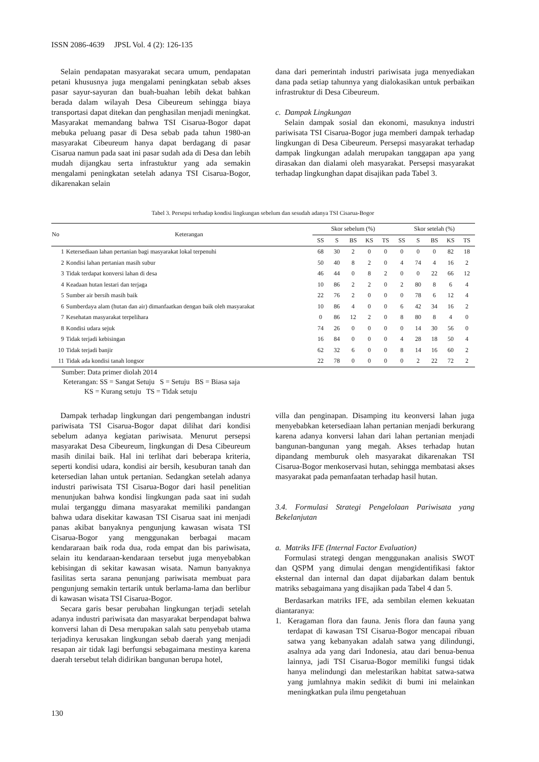ISSN 2086-4639 JPSL Vol. 4 (2): 126-135
Selain pendapatan masyarakat secara umum, pendapatan petani khususnya juga mengalami peningkatan sebab akses pasar sayur-sayuran dan buah-buahan lebih dekat bahkan berada dalam wilayah Desa Cibeureum sehingga biaya transportasi dapat ditekan dan penghasilan menjadi meningkat. Masyarakat memandang bahwa TSI Cisarua-Bogor dapat mebuka peluang pasar di Desa sebab pada tahun 1980-an masyarakat Cibeureum hanya dapat berdagang di pasar Cisarua namun pada saat ini pasar sudah ada di Desa dan lebih mudah dijangkau serta infrastuktur yang ada semakin mengalami peningkatan setelah adanya TSI Cisarua-Bogor, dikarenakan selain
dana dari pemerintah industri pariwisata juga menyediakan dana pada setiap tahunnya yang dialokasikan untuk perbaikan infrastruktur di Desa Cibeureum.
c. Dampak Lingkungan
Selain dampak sosial dan ekonomi, masuknya industri pariwisata TSI Cisarua-Bogor juga memberi dampak terhadap lingkungan di Desa Cibeureum. Persepsi masyarakat terhadap dampak lingkungan adalah merupakan tanggapan apa yang dirasakan dan dialami oleh masyarakat. Persepsi masyarakat terhadap lingkunghan dapat disajikan pada Tabel 3.
Tabel 3. Persepsi terhadap kondisi lingkungan sebelum dan sesudah adanya TSI Cisarua-Bogor
| No | Keterangan | Skor sebelum (%) | | | | | Skor setelah (%) | | | | |
| --- | --- | --- | --- | --- | --- | --- | --- | --- | --- | --- | --- |
| | | SS | S | BS | KS | TS | SS | S | BS | KS | TS |
| 1 | Ketersediaan lahan pertanian bagi masyarakat lokal terpenuhi | 68 | 30 | 2 | 0 | 0 | 0 | 0 | 0 | 82 | 18 |
| 2 | Kondisi lahan pertanian masih subur | 50 | 40 | 8 | 2 | 0 | 4 | 74 | 4 | 16 | 2 |
| 3 | Tidak terdapat konversi lahan di desa | 46 | 44 | 0 | 8 | 2 | 0 | 0 | 22 | 66 | 12 |
| 4 | Keadaan hutan lestari dan terjaga | 10 | 86 | 2 | 2 | 0 | 2 | 80 | 8 | 6 | 4 |
| 5 | Sumber air bersih masih baik | 22 | 76 | 2 | 0 | 0 | 0 | 78 | 6 | 12 | 4 |
| 6 | Sumberdaya alam (hutan dan air) dimanfaatkan dengan baik oleh masyarakat | 10 | 86 | 4 | 0 | 0 | 6 | 42 | 34 | 16 | 2 |
| 7 | Kesehatan masyarakat terpelihara | 0 | 86 | 12 | 2 | 0 | 8 | 80 | 8 | 4 | 0 |
| 8 | Kondisi udara sejuk | 74 | 26 | 0 | 0 | 0 | 0 | 14 | 30 | 56 | 0 |
| 9 | Tidak terjadi kebisingan | 16 | 84 | 0 | 0 | 0 | 4 | 28 | 18 | 50 | 4 |
| 10 | Tidak terjadi banjir | 62 | 32 | 6 | 0 | 0 | 8 | 14 | 16 | 60 | 2 |
| 11 | Tidak ada kondisi tanah longsor | 22 | 78 | 0 | 0 | 0 | 0 | 2 | 22 | 72 | 2 |
Sumber: Data primer diolah 2014
Keterangan: SS = Sangat Setuju S = Setuju BS = Biasa saja
KS = Kurang setuju TS = Tidak setuju
Dampak terhadap lingkungan dari pengembangan industri pariwisata TSI Cisarua-Bogor dapat dilihat dari kondisi sebelum adanya kegiatan pariwisata. Menurut persepsi masyarakat Desa Cibeureum, lingkungan di Desa Cibeureum masih dinilai baik. Hal ini terlihat dari beberapa kriteria, seperti kondisi udara, kondisi air bersih, kesuburan tanah dan ketersedian lahan untuk pertanian. Sedangkan setelah adanya industri pariwisata TSI Cisarua-Bogor dari hasil penelitian menunjukan bahwa kondisi lingkungan pada saat ini sudah mulai terganggu dimana masyarakat memiliki pandangan bahwa udara disekitar kawasan TSI Cisarua saat ini menjadi panas akibat banyaknya pengunjung kawasan wisata TSI Cisarua-Bogor yang menggunakan berbagai macam kendararaan baik roda dua, roda empat dan bis pariwisata, selain itu kendaraan-kendaraan tersebut juga menyebabkan kebisingan di sekitar kawasan wisata. Namun banyaknya fasilitas serta sarana penunjang pariwisata membuat para pengunjung semakin tertarik untuk berlama-lama dan berlibur di kawasan wisata TSI Cisarua-Bogor.
Secara garis besar perubahan lingkungan terjadi setelah adanya industri pariwisata dan masyarakat berpendapat bahwa konversi lahan di Desa merupakan salah satu penyebab utama terjadinya kerusakan lingkungan sebab daerah yang menjadi resapan air tidak lagi berfungsi sebagaimana mestinya karena daerah tersebut telah didirikan bangunan berupa hotel,
villa dan penginapan. Disamping itu keonversi lahan juga menyebabkan ketersediaan lahan pertanian menjadi berkurang karena adanya konversi lahan dari lahan pertanian menjadi bangunan-bangunan yang megah. Akses terhadap hutan dipandang memburuk oleh masyarakat dikarenakan TSI Cisarua-Bogor menkoservasi hutan, sehingga membatasi akses masyarakat pada pemanfaatan terhadap hasil hutan.
3.4. Formulasi Strategi Pengelolaan Pariwisata yang Bekelanjutan
a. Matriks IFE (Internal Factor Evaluation)
Formulasi strategi dengan menggunakan analisis SWOT dan QSPM yang dimulai dengan mengidentifikasi faktor eksternal dan internal dan dapat dijabarkan dalam bentuk matriks sebagaimana yang disajikan pada Tabel 4 dan 5.
Berdasarkan matriks IFE, ada sembilan elemen kekuatan diantaranya:
1. Keragaman flora dan fauna. Jenis flora dan fauna yang terdapat di kawasan TSI Cisarua-Bogor mencapai ribuan satwa yang kebanyakan adalah satwa yang dilindungi, asalnya ada yang dari Indonesia, atau dari benua-benua lainnya, jadi TSI Cisarua-Bogor memiliki fungsi tidak hanya melindungi dan melestarikan habitat satwa-satwa yang jumlahnya makin sedikit di bumi ini melainkan meningkatkan pula ilmu pengetahuan
130